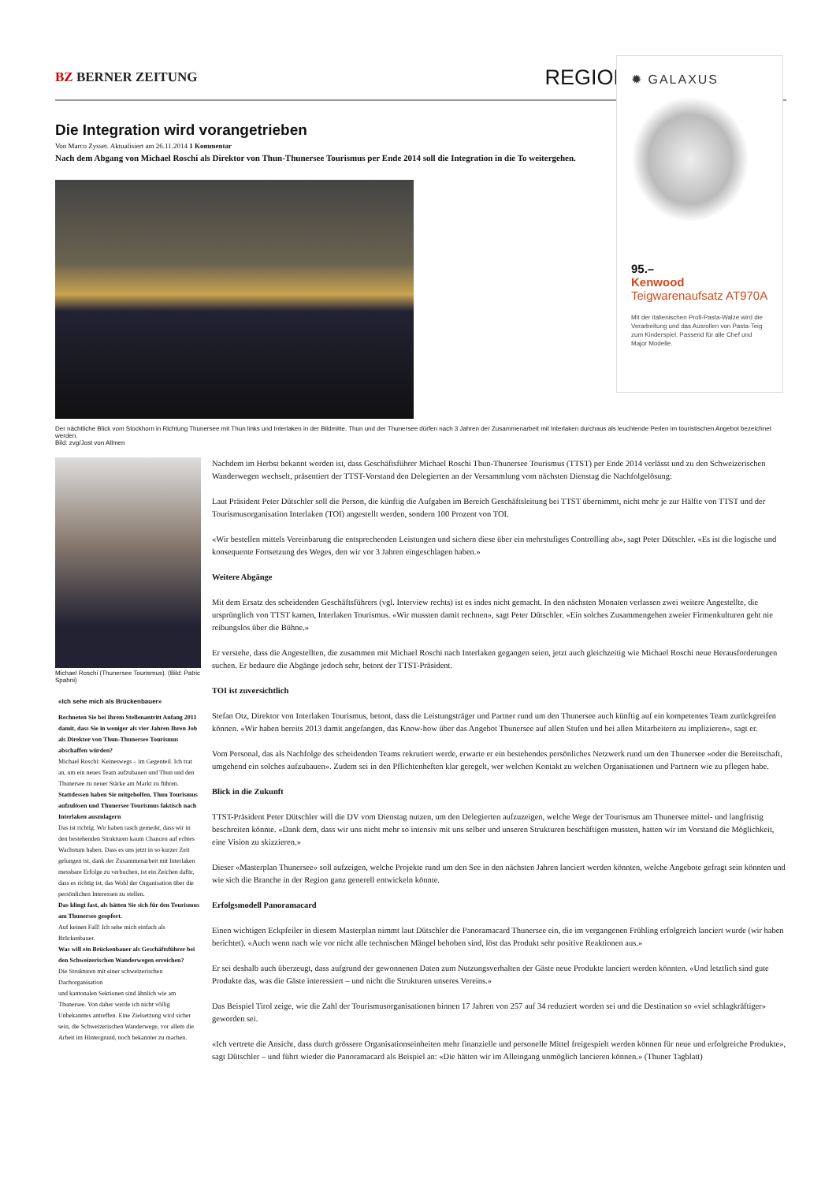BZ BERNER ZEITUNG
REGION
Die Integration wird vorangetrieben
Von Marco Zysset. Aktualisiert am 26.11.2014 1 Kommentar
Nach dem Abgang von Michael Roschi als Direktor von Thun-Thunersee Tourismus per Ende 2014 soll die Integration in die To weitergehen.
Der nächtliche Blick vom Stockhorn in Richtung Thunersee mit Thun links und Interlaken in der Bildmitte. Thun und der Thunersee dürfen nach 3 Jahren der Zusammenarbeit mit Interlaken durchaus als leuchtende Perlen im touristischen Angebot bezeichnet werden.
Bild: zvg/Jost von Allmen
Michael Roschi (Thunersee Tourismus). (Bild: Patric Spahni)
«Ich sehe mich als Brückenbauer»
Rechneten Sie bei Ihrem Stellenantritt Anfang 2011 damit, dass Sie in weniger als vier Jahren Ihren Job als Direktor von Thun-Thunersee Tourismus abschaffen würden?
Michael Roschi: Keineswegs – im Gegenteil. Ich trat an, um ein neues Team aufzubauen und Thun und den Thunersee zu neuer Stärke am Markt zu führen.
Stattdessen haben Sie mitgeholfen, Thun Tourismus aufzulösen und Thunersee Tourismus faktisch nach Interlaken auszulagern
Das ist richtig. Wir haben rasch gemerkt, dass wir in den bestehenden Strukturen kaum Chancen auf echtes Wachstum haben. Dass es uns jetzt in so kurzer Zeit gelungen ist, dank der Zusammenarbeit mit Interlaken messbare Erfolge zu verbuchen, ist ein Zeichen dafür, dass es richtig ist, das Wohl der Organisation über die persönlichen Interessen zu stellen.
Das klingt fast, als hätten Sie sich für den Tourismus am Thunersee geopfert.
Auf keinen Fall! Ich sehe mich einfach als Brückenbauer.
Was will ein Brückenbauer als Geschäftsführer bei den Schweizerischen Wanderwegen erreichen?
Die Strukturen mit einer schweizerischen Dachorganisation
und kantonalen Sektionen sind ähnlich wie am Thunersee. Von daher werde ich nicht völlig Unbekanntes antreffen. Eine Zielsetzung wird sicher sein, die Schweizerischen Wanderwege, vor allem die Arbeit im Hintergrund, noch bekannter zu machen.
Nachdem im Herbst bekannt worden ist, dass Geschäftsführer Michael Roschi Thun-Thunersee Tourismus (TTST) per Ende 2014 verlässt und zu den Schweizerischen Wanderwegen wechselt, präsentiert der TTST-Vorstand den Delegierten an der Versammlung vom nächsten Dienstag die Nachfolgelösung:
Laut Präsident Peter Dütschler soll die Person, die künftig die Aufgaben im Bereich Geschäftsleitung bei TTST übernimmt, nicht mehr je zur Hälfte von TTST und der Tourismusorganisation Interlaken (TOI) angestellt werden, sondern 100 Prozent von TOI.
«Wir bestellen mittels Vereinbarung die entsprechenden Leistungen und sichern diese über ein mehrstufiges Controlling ab», sagt Peter Dütschler. «Es ist die logische und konsequente Fortsetzung des Weges, den wir vor 3 Jahren eingeschlagen haben.»
Weitere Abgänge
Mit dem Ersatz des scheidenden Geschäftsführers (vgl. Interview rechts) ist es indes nicht gemacht. In den nächsten Monaten verlassen zwei weitere Angestellte, die ursprünglich von TTST kamen, Interlaken Tourismus. «Wir mussten damit rechnen», sagt Peter Dütschler. «Ein solches Zusammengehen zweier Firmenkulturen geht nie reibungslos über die Bühne.»
Er verstehe, dass die Angestellten, die zusammen mit Michael Roschi nach Interlaken gegangen seien, jetzt auch gleichzeitig wie Michael Roschi neue Herausforderungen suchen. Er bedaure die Abgänge jedoch sehr, betont der TTST-Präsident.
TOI ist zuversichtlich
Stefan Otz, Direktor von Interlaken Tourismus, betont, dass die Leistungsträger und Partner rund um den Thunersee auch künftig auf ein kompetentes Team zurückgreifen können. «Wir haben bereits 2013 damit angefangen, das Know-how über das Angebot Thunersee auf allen Stufen und bei allen Mitarbeitern zu implizieren», sagt er.
Vom Personal, das als Nachfolge des scheidenden Teams rekrutiert werde, erwarte er ein bestehendes persönliches Netzwerk rund um den Thunersee «oder die Bereitschaft, umgehend ein solches aufzubauen». Zudem sei in den Pflichtenheften klar geregelt, wer welchen Kontakt zu welchen Organisationen und Partnern wie zu pflegen habe.
Blick in die Zukunft
TTST-Präsident Peter Dütschler will die DV vom Dienstag nutzen, um den Delegierten aufzuzeigen, welche Wege der Tourismus am Thunersee mittel- und langfristig beschreiten könnte. «Dank dem, dass wir uns nicht mehr so intensiv mit uns selber und unseren Strukturen beschäftigen mussten, hatten wir im Vorstand die Möglichkeit, eine Vision zu skizzieren.»
Dieser «Masterplan Thunersee» soll aufzeigen, welche Projekte rund um den See in den nächsten Jahren lanciert werden könnten, welche Angebote gefragt sein könnten und wie sich die Branche in der Region ganz generell entwickeln könnte.
Erfolgsmodell Panoramacard
Einen wichtigen Eckpfeiler in diesem Masterplan nimmt laut Dütschler die Panoramacard Thunersee ein, die im vergangenen Frühling erfolgreich lanciert wurde (wir haben berichtet). «Auch wenn nach wie vor nicht alle technischen Mängel behoben sind, löst das Produkt sehr positive Reaktionen aus.»
Er sei deshalb auch überzeugt, dass aufgrund der gewonnenen Daten zum Nutzungsverhalten der Gäste neue Produkte lanciert werden könnten. «Und letztlich sind gute Produkte das, was die Gäste interessiert – und nicht die Strukturen unseres Vereins.»
Das Beispiel Tirol zeige, wie die Zahl der Tourismusorganisationen binnen 17 Jahren von 257 auf 34 reduziert worden sei und die Destination so «viel schlagkräftiger» geworden sei.
«Ich vertrete die Ansicht, dass durch grössere Organisationseinheiten mehr finanzielle und personelle Mittel freigespielt werden können für neue und erfolgreiche Produkte», sagt Dütschler – und führt wieder die Panoramacard als Beispiel an: «Die hätten wir im Alleingang unmöglich lancieren können.» (Thuner Tagblatt)
✹ GALAXUS
95.–
Kenwood
Teigwarenaufsatz AT970A
Mit der italienischen Profi-Pasta-Walze wird die Verarbeitung und das Ausrollen von Pasta-Teig zum Kinderspiel. Passend für alle Chef und Major Modelle.